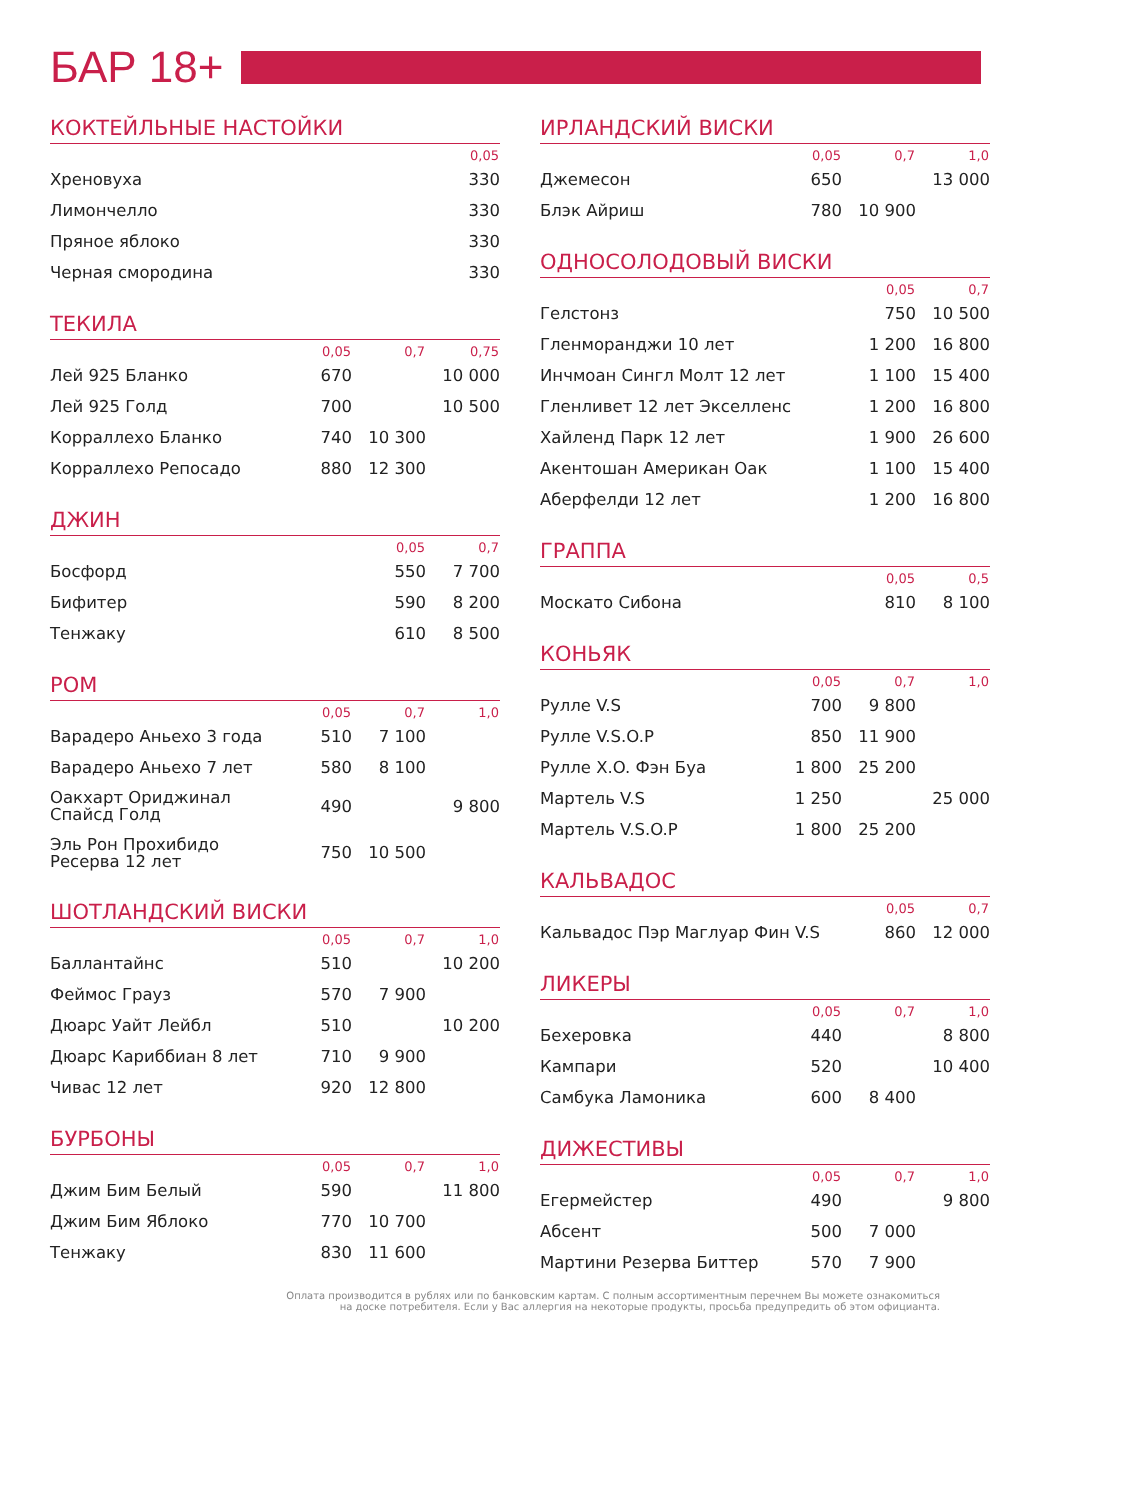БАР 18+
КОКТЕЙЛЬНЫЕ НАСТОЙКИ
| | 0,05 |
| --- | --- |
| Хреновуха | 330 |
| Лимончелло | 330 |
| Пряное яблоко | 330 |
| Черная смородина | 330 |
ТЕКИЛА
| | 0,05 | 0,7 | 0,75 |
| --- | --- | --- | --- |
| Лей 925 Бланко | 670 | | 10 000 |
| Лей 925 Голд | 700 | | 10 500 |
| Корраллехо Бланко | 740 | 10 300 | |
| Корраллехо Репосадо | 880 | 12 300 | |
ДЖИН
| | 0,05 | 0,7 |
| --- | --- | --- |
| Босфорд | 550 | 7 700 |
| Бифитер | 590 | 8 200 |
| Тенжаку | 610 | 8 500 |
РОМ
| | 0,05 | 0,7 | 1,0 |
| --- | --- | --- | --- |
| Варадеро Аньехо 3 года | 510 | 7 100 | |
| Варадеро Аньехо 7 лет | 580 | 8 100 | |
| Оакхарт Ориджинал Спайсд Голд | 490 | | 9 800 |
| Эль Рон Прохибидо Ресерва 12 лет | 750 | 10 500 | |
ШОТЛАНДСКИЙ ВИСКИ
| | 0,05 | 0,7 | 1,0 |
| --- | --- | --- | --- |
| Баллантайнс | 510 | | 10 200 |
| Феймос Грауз | 570 | 7 900 | |
| Дюарс Уайт Лейбл | 510 | | 10 200 |
| Дюарс Кариббиан 8 лет | 710 | 9 900 | |
| Чивас 12 лет | 920 | 12 800 | |
БУРБОНЫ
| | 0,05 | 0,7 | 1,0 |
| --- | --- | --- | --- |
| Джим Бим Белый | 590 | | 11 800 |
| Джим Бим Яблоко | 770 | 10 700 | |
| Тенжаку | 830 | 11 600 | |
ИРЛАНДСКИЙ ВИСКИ
| | 0,05 | 0,7 | 1,0 |
| --- | --- | --- | --- |
| Джемесон | 650 | | 13 000 |
| Блэк Айриш | 780 | 10 900 | |
ОДНОСОЛОДОВЫЙ ВИСКИ
| | 0,05 | 0,7 |
| --- | --- | --- |
| Гелстонз | 750 | 10 500 |
| Гленморанджи 10 лет | 1 200 | 16 800 |
| Инчмоан Сингл Молт 12 лет | 1 100 | 15 400 |
| Гленливет 12 лет Экселленс | 1 200 | 16 800 |
| Хайленд Парк 12 лет | 1 900 | 26 600 |
| Акентошан Американ Оак | 1 100 | 15 400 |
| Аберфелди 12 лет | 1 200 | 16 800 |
ГРАППА
| | 0,05 | 0,5 |
| --- | --- | --- |
| Москато Сибона | 810 | 8 100 |
КОНЬЯК
| | 0,05 | 0,7 | 1,0 |
| --- | --- | --- | --- |
| Рулле V.S | 700 | 9 800 | |
| Рулле V.S.O.P | 850 | 11 900 | |
| Рулле X.O. Фэн Буа | 1 800 | 25 200 | |
| Мартель V.S | 1 250 | | 25 000 |
| Мартель V.S.O.P | 1 800 | 25 200 | |
КАЛЬВАДОС
| | 0,05 | 0,7 |
| --- | --- | --- |
| Кальвадос Пэр Маглуар Фин V.S | 860 | 12 000 |
ЛИКЕРЫ
| | 0,05 | 0,7 | 1,0 |
| --- | --- | --- | --- |
| Бехеровка | 440 | | 8 800 |
| Кампари | 520 | | 10 400 |
| Самбука Ламоника | 600 | 8 400 | |
ДИЖЕСТИВЫ
| | 0,05 | 0,7 | 1,0 |
| --- | --- | --- | --- |
| Егермейстер | 490 | | 9 800 |
| Абсент | 500 | 7 000 | |
| Мартини Резерва Биттер | 570 | 7 900 | |
Оплата производится в рублях или по банковским картам. С полным ассортиментным перечнем Вы можете ознакомиться
на доске потребителя. Если у Вас аллергия на некоторые продукты, просьба предупредить об этом официанта.